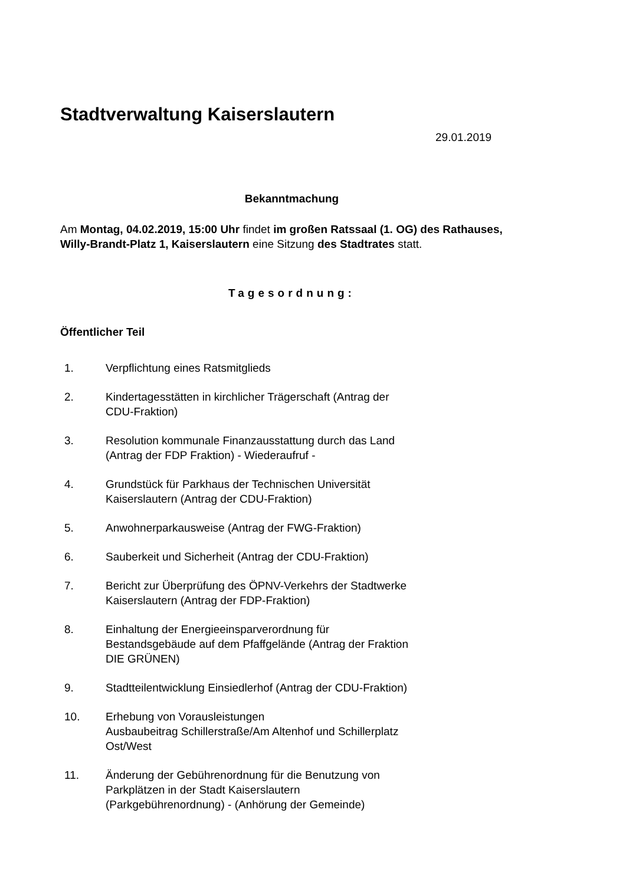Stadtverwaltung Kaiserslautern
29.01.2019
Bekanntmachung
Am Montag, 04.02.2019, 15:00 Uhr findet im großen Ratssaal (1. OG) des Rathauses, Willy-Brandt-Platz 1, Kaiserslautern eine Sitzung des Stadtrates statt.
Tagesordnung:
Öffentlicher Teil
1. Verpflichtung eines Ratsmitglieds
2. Kindertagesstätten in kirchlicher Trägerschaft (Antrag der CDU-Fraktion)
3. Resolution kommunale Finanzausstattung durch das Land (Antrag der FDP Fraktion) - Wiederaufruf -
4. Grundstück für Parkhaus der Technischen Universität Kaiserslautern (Antrag der CDU-Fraktion)
5. Anwohnerparkausweise (Antrag der FWG-Fraktion)
6. Sauberkeit und Sicherheit (Antrag der CDU-Fraktion)
7. Bericht zur Überprüfung des ÖPNV-Verkehrs der Stadtwerke Kaiserslautern (Antrag der FDP-Fraktion)
8. Einhaltung der Energieeinsparverordnung für Bestandsgebäude auf dem Pfaffgelände (Antrag der Fraktion DIE GRÜNEN)
9. Stadtteilentwicklung Einsiedlerhof (Antrag der CDU-Fraktion)
10. Erhebung von Vorausleistungen
Ausbaubeitrag Schillerstraße/Am Altenhof und Schillerplatz Ost/West
11. Änderung der Gebührenordnung für die Benutzung von Parkplätzen in der Stadt Kaiserslautern (Parkgebührenordnung) - (Anhörung der Gemeinde)